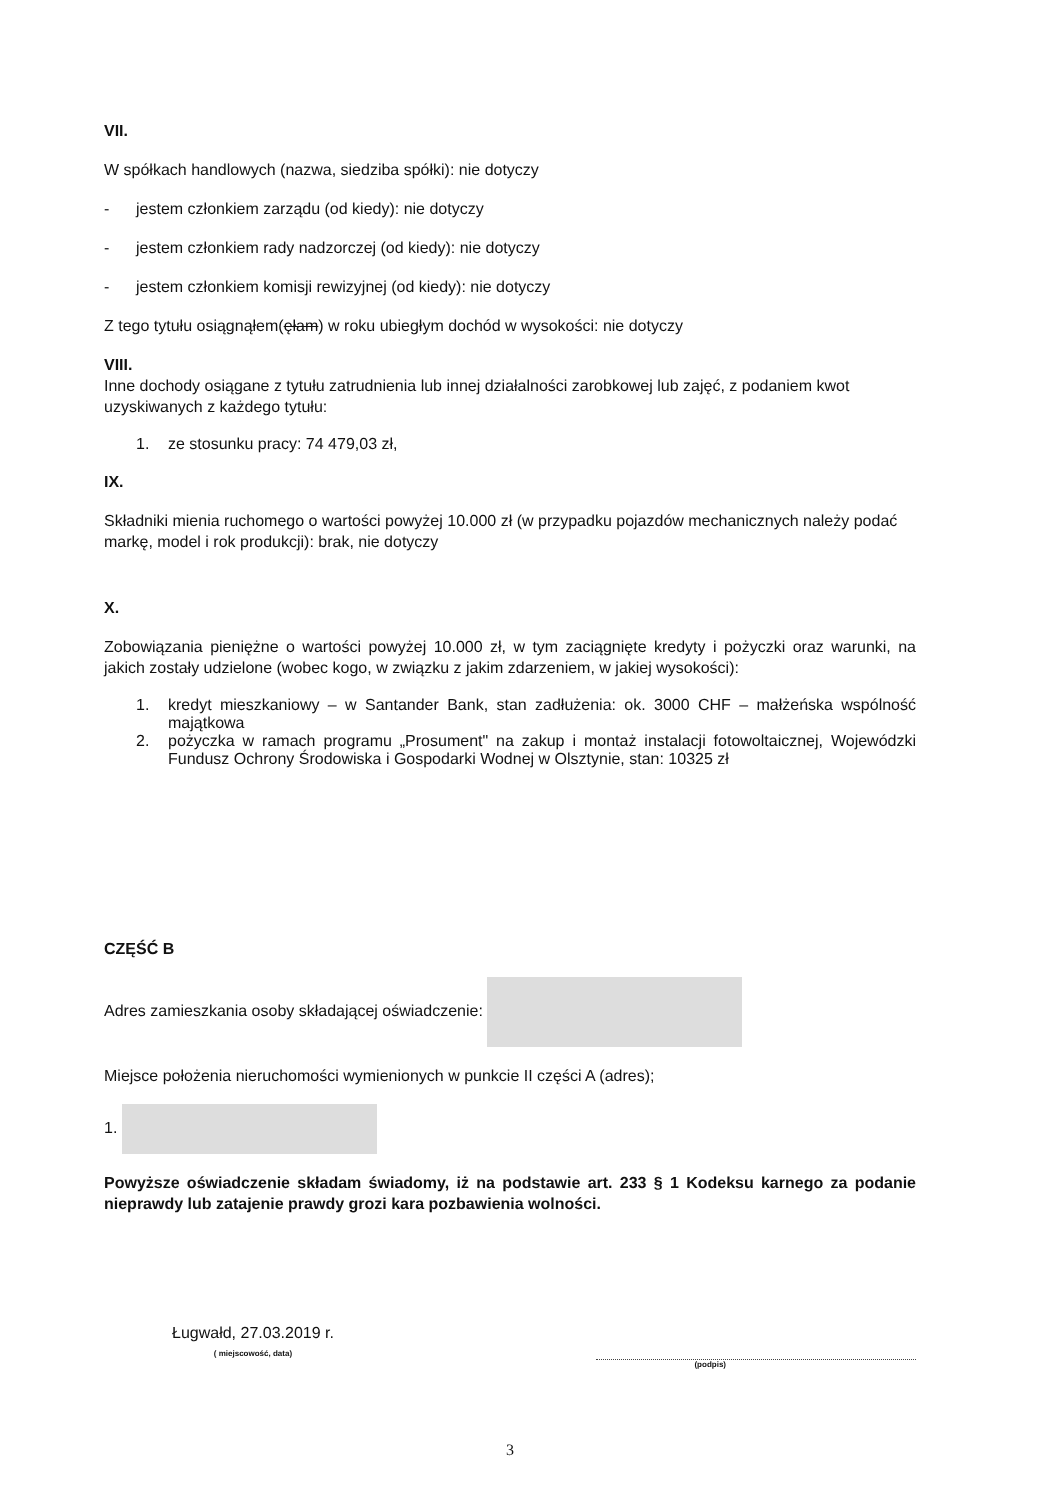VII.
W spółkach handlowych (nazwa, siedziba spółki): nie dotyczy
- jestem członkiem zarządu (od kiedy): nie dotyczy
- jestem członkiem rady nadzorczej (od kiedy): nie dotyczy
- jestem członkiem komisji rewizyjnej (od kiedy): nie dotyczy
Z tego tytułu osiągnąłem(ęłam) w roku ubiegłym dochód w wysokości: nie dotyczy
VIII.
Inne dochody osiągane z tytułu zatrudnienia lub innej działalności zarobkowej lub zajęć, z podaniem kwot uzyskiwanych z każdego tytułu:
1. ze stosunku pracy: 74 479,03 zł,
IX.
Składniki mienia ruchomego o wartości powyżej 10.000 zł (w przypadku pojazdów mechanicznych należy podać markę, model i rok produkcji): brak, nie dotyczy
X.
Zobowiązania pieniężne o wartości powyżej 10.000 zł, w tym zaciągnięte kredyty i pożyczki oraz warunki, na jakich zostały udzielone (wobec kogo, w związku z jakim zdarzeniem, w jakiej wysokości):
1. kredyt mieszkaniowy – w Santander Bank, stan zadłużenia: ok. 3000 CHF – małżeńska wspólność majątkowa
2. pożyczka w ramach programu „Prosument" na zakup i montaż instalacji fotowoltaicznej, Wojewódzki Fundusz Ochrony Środowiska i Gospodarki Wodnej w Olsztynie, stan: 10325 zł
CZĘŚĆ B
Adres zamieszkania osoby składającej oświadczenie:
Miejsce położenia nieruchomości wymienionych w punkcie II części A (adres);
1.
Powyższe oświadczenie składam świadomy, iż na podstawie art. 233 § 1 Kodeksu karnego za podanie nieprawdy lub zatajenie prawdy grozi kara pozbawienia wolności.
Ługwałd, 27.03.2019 r.
( miejscowość, data)
(podpis)
3